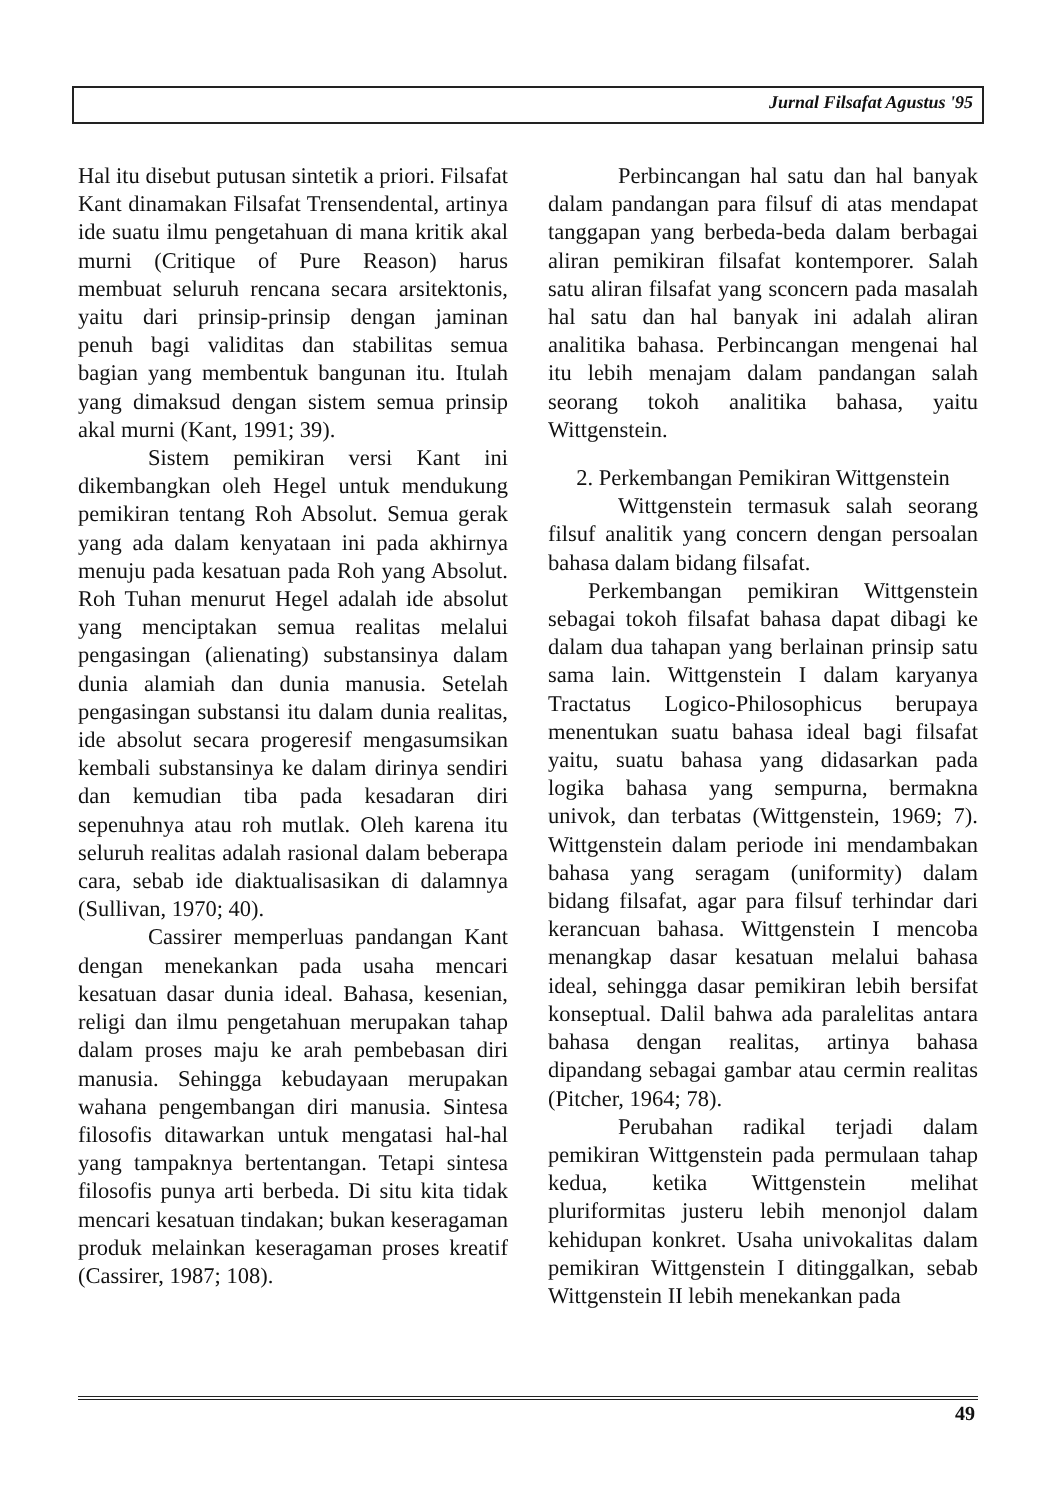Jurnal Filsafat Agustus '95
Hal itu disebut putusan sintetik a priori. Filsafat Kant dinamakan Filsafat Trensendental, artinya ide suatu ilmu pengetahuan di mana kritik akal murni (Critique of Pure Reason) harus membuat seluruh rencana secara arsitektonis, yaitu dari prinsip-prinsip dengan jaminan penuh bagi validitas dan stabilitas semua bagian yang membentuk bangunan itu. Itulah yang dimaksud dengan sistem semua prinsip akal murni (Kant, 1991; 39).
Sistem pemikiran versi Kant ini dikembangkan oleh Hegel untuk mendukung pemikiran tentang Roh Absolut. Semua gerak yang ada dalam kenyataan ini pada akhirnya menuju pada kesatuan pada Roh yang Absolut. Roh Tuhan menurut Hegel adalah ide absolut yang menciptakan semua realitas melalui pengasingan (alienating) substansinya dalam dunia alamiah dan dunia manusia. Setelah pengasingan substansi itu dalam dunia realitas, ide absolut secara progeresif mengasumsikan kembali substansinya ke dalam dirinya sendiri dan kemudian tiba pada kesadaran diri sepenuhnya atau roh mutlak. Oleh karena itu seluruh realitas adalah rasional dalam beberapa cara, sebab ide diaktualisasikan di dalamnya (Sullivan, 1970; 40).
Cassirer memperluas pandangan Kant dengan menekankan pada usaha mencari kesatuan dasar dunia ideal. Bahasa, kesenian, religi dan ilmu pengetahuan merupakan tahap dalam proses maju ke arah pembebasan diri manusia. Sehingga kebudayaan merupakan wahana pengembangan diri manusia. Sintesa filosofis ditawarkan untuk mengatasi hal-hal yang tampaknya bertentangan. Tetapi sintesa filosofis punya arti berbeda. Di situ kita tidak mencari kesatuan tindakan; bukan keseragaman produk melainkan keseragaman proses kreatif (Cassirer, 1987; 108).
Perbincangan hal satu dan hal banyak dalam pandangan para filsuf di atas mendapat tanggapan yang berbeda-beda dalam berbagai aliran pemikiran filsafat kontemporer. Salah satu aliran filsafat yang sconcern pada masalah hal satu dan hal banyak ini adalah aliran analitika bahasa. Perbincangan mengenai hal itu lebih menajam dalam pandangan salah seorang tokoh analitika bahasa, yaitu Wittgenstein.
2. Perkembangan Pemikiran Wittgenstein
Wittgenstein termasuk salah seorang filsuf analitik yang concern dengan persoalan bahasa dalam bidang filsafat.
Perkembangan pemikiran Wittgenstein sebagai tokoh filsafat bahasa dapat dibagi ke dalam dua tahapan yang berlainan prinsip satu sama lain. Wittgenstein I dalam karyanya Tractatus Logico-Philosophicus berupaya menentukan suatu bahasa ideal bagi filsafat yaitu, suatu bahasa yang didasarkan pada logika bahasa yang sempurna, bermakna univok, dan terbatas (Wittgenstein, 1969; 7). Wittgenstein dalam periode ini mendambakan bahasa yang seragam (uniformity) dalam bidang filsafat, agar para filsuf terhindar dari kerancuan bahasa. Wittgenstein I mencoba menangkap dasar kesatuan melalui bahasa ideal, sehingga dasar pemikiran lebih bersifat konseptual. Dalil bahwa ada paralelitas antara bahasa dengan realitas, artinya bahasa dipandang sebagai gambar atau cermin realitas (Pitcher, 1964; 78).
Perubahan radikal terjadi dalam pemikiran Wittgenstein pada permulaan tahap kedua, ketika Wittgenstein melihat pluriformitas justeru lebih menonjol dalam kehidupan konkret. Usaha univokalitas dalam pemikiran Wittgenstein I ditinggalkan, sebab Wittgenstein II lebih menekankan pada
49